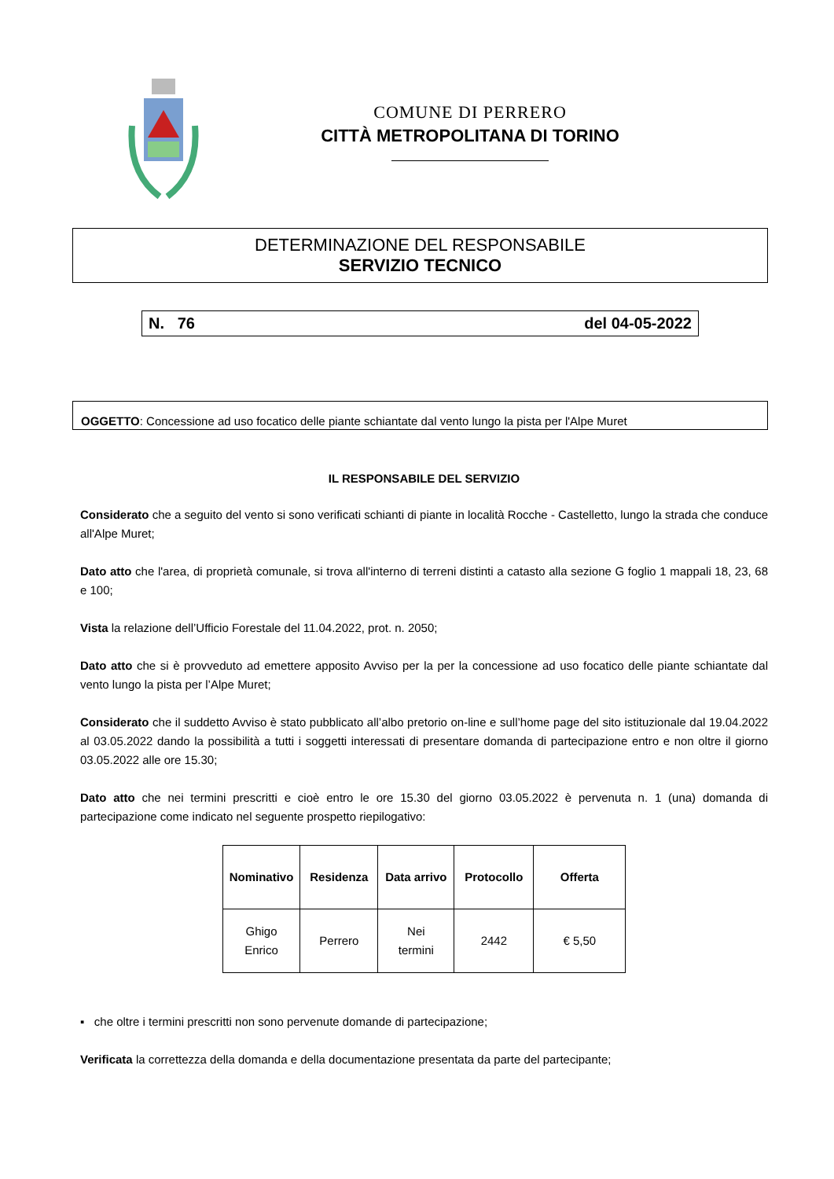COMUNE DI PERRERO
CITTÀ METROPOLITANA DI TORINO
DETERMINAZIONE DEL RESPONSABILE
SERVIZIO TECNICO
N. 76 del 04-05-2022
OGGETTO: Concessione ad uso focatico delle piante schiantate dal vento lungo la pista per l'Alpe Muret
IL RESPONSABILE DEL SERVIZIO
Considerato che a seguito del vento si sono verificati schianti di piante in località Rocche - Castelletto, lungo la strada che conduce all'Alpe Muret;
Dato atto che l'area, di proprietà comunale, si trova all'interno di terreni distinti a catasto alla sezione G foglio 1 mappali 18, 23, 68 e 100;
Vista la relazione dell’Ufficio Forestale del 11.04.2022, prot. n. 2050;
Dato atto che si è provveduto ad emettere apposito Avviso per la per la concessione ad uso focatico delle piante schiantate dal vento lungo la pista per l’Alpe Muret;
Considerato che il suddetto Avviso è stato pubblicato all’albo pretorio on-line e sull’home page del sito istituzionale dal 19.04.2022 al 03.05.2022 dando la possibilità a tutti i soggetti interessati di presentare domanda di partecipazione entro e non oltre il giorno 03.05.2022 alle ore 15.30;
Dato atto che nei termini prescritti e cioè entro le ore 15.30 del giorno 03.05.2022 è pervenuta n. 1 (una) domanda di partecipazione come indicato nel seguente prospetto riepilogativo:
| Nominativo | Residenza | Data arrivo | Protocollo | Offerta |
| --- | --- | --- | --- | --- |
| Ghigo Enrico | Perrero | Nei termini | 2442 | € 5,50 |
▪ che oltre i termini prescritti non sono pervenute domande di partecipazione;
Verificata la correttezza della domanda e della documentazione presentata da parte del partecipante;